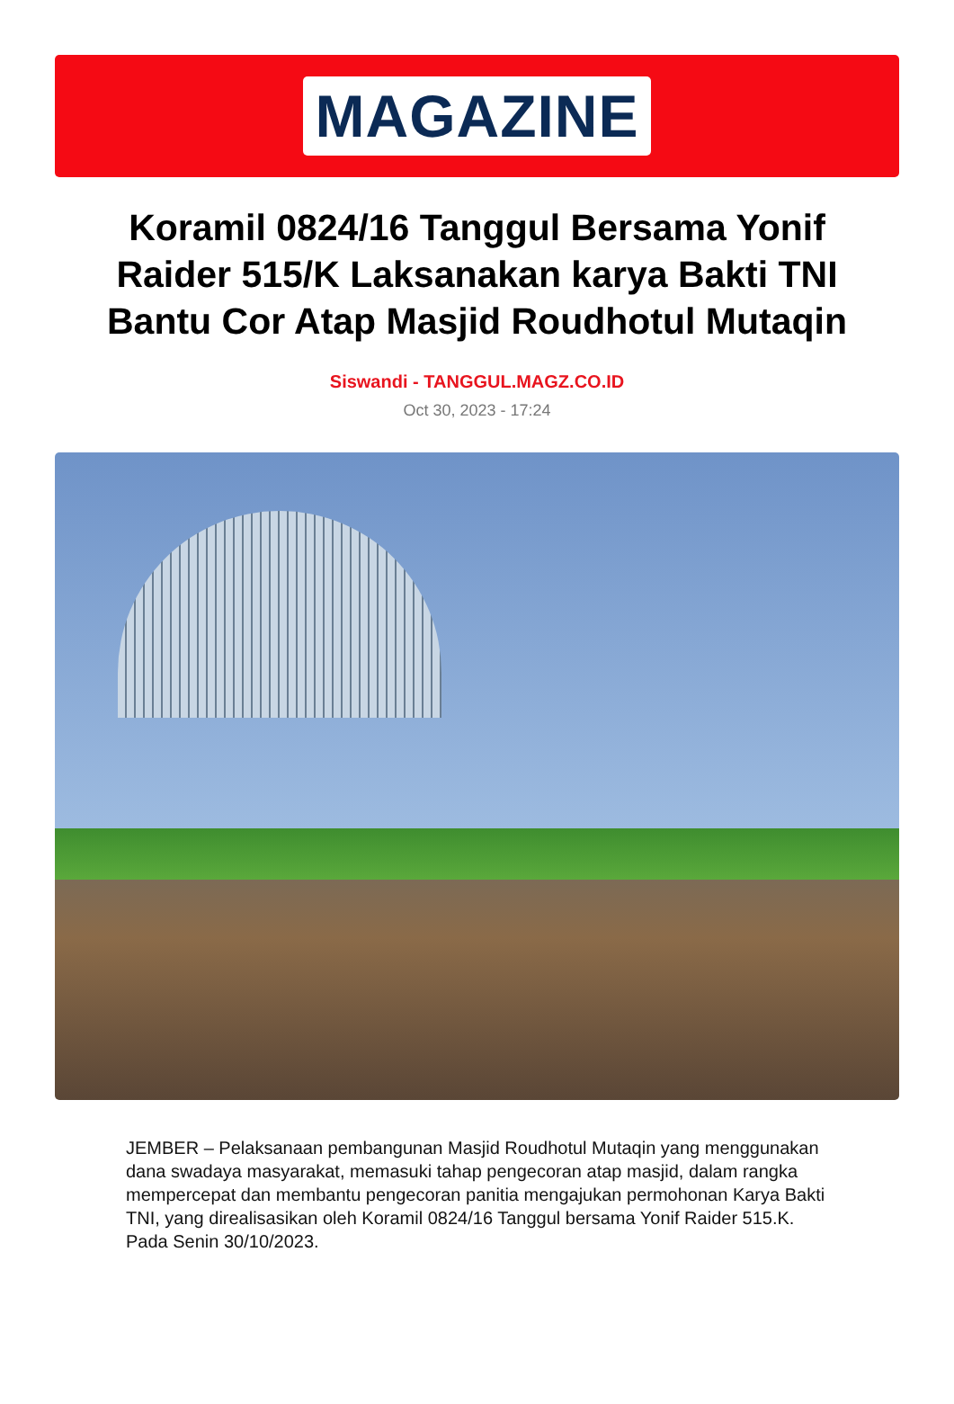MAGAZINE
Koramil 0824/16 Tanggul Bersama Yonif Raider 515/K Laksanakan karya Bakti TNI Bantu Cor Atap Masjid Roudhotul Mutaqin
Siswandi - TANGGUL.MAGZ.CO.ID
Oct 30, 2023 - 17:24
JEMBER – Pelaksanaan pembangunan Masjid Roudhotul Mutaqin yang menggunakan dana swadaya masyarakat, memasuki tahap pengecoran atap masjid, dalam rangka mempercepat dan membantu pengecoran panitia mengajukan permohonan Karya Bakti TNI, yang direalisasikan oleh Koramil 0824/16 Tanggul bersama Yonif Raider 515.K. Pada Senin 30/10/2023.